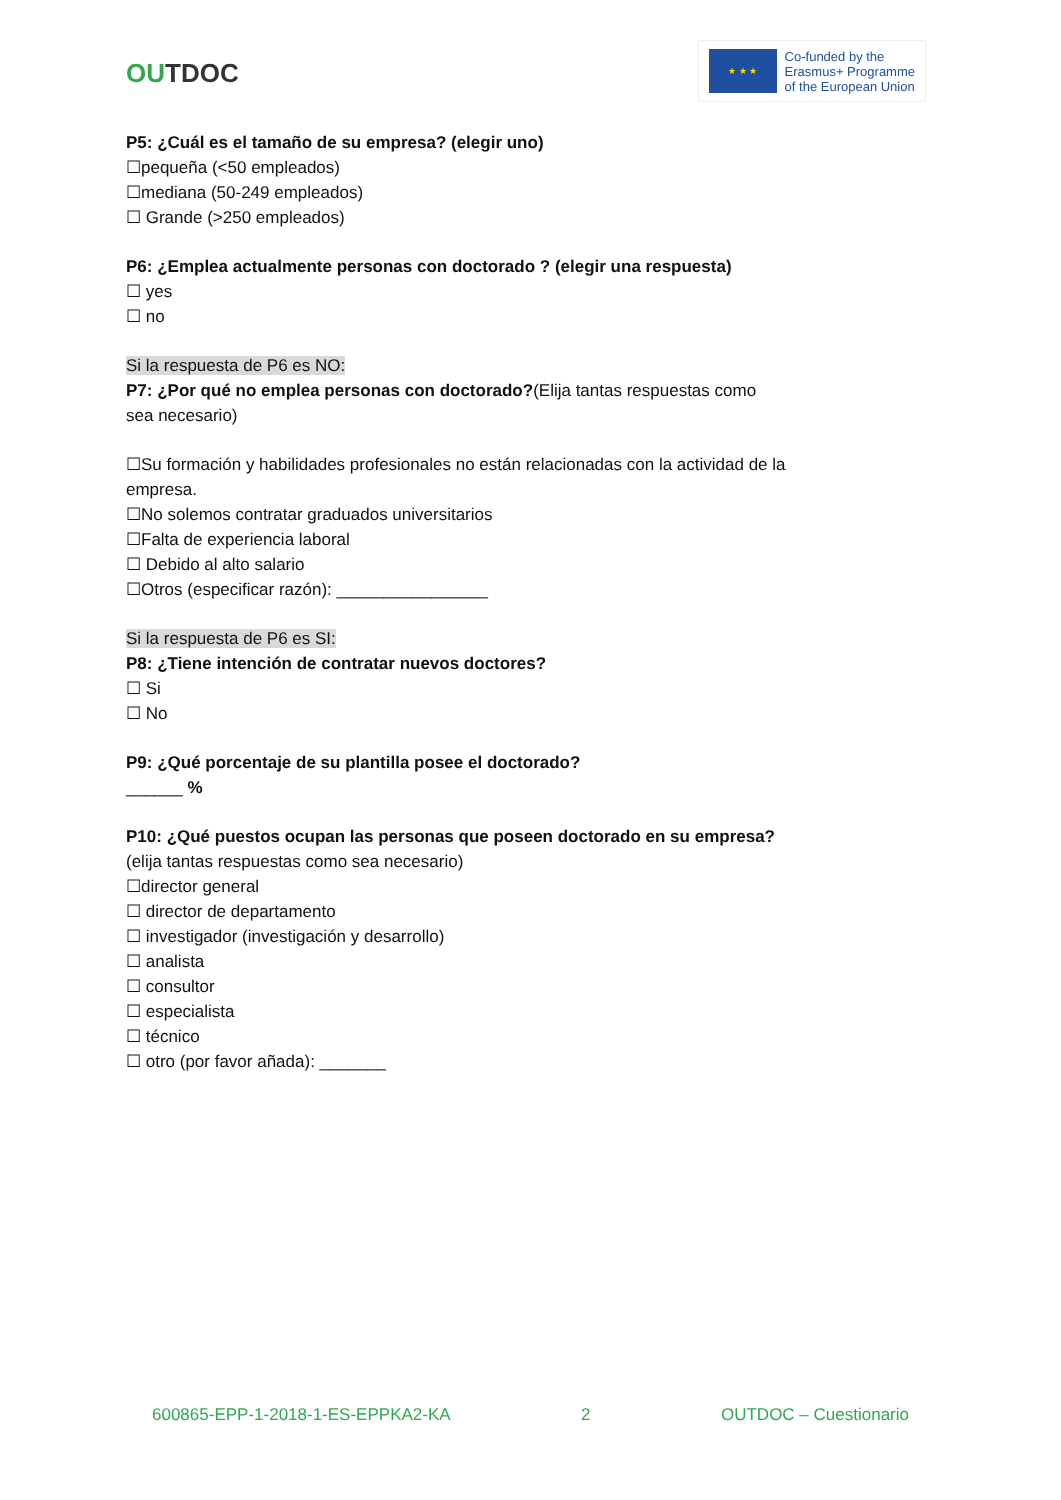OUTDOC
★ ★ ★
Co-funded by the
Erasmus+ Programme
of the European Union
P5: ¿Cuál es el tamaño de su empresa? (elegir uno)
☐pequeña (<50 empleados)
☐mediana (50-249 empleados)
☐ Grande (>250 empleados)
P6: ¿Emplea actualmente personas con doctorado ? (elegir una respuesta)
☐ yes
☐ no
Si la respuesta de P6 es NO:
P7: ¿Por qué no emplea personas con doctorado?(Elija tantas respuestas como sea necesario)
☐Su formación y habilidades profesionales no están relacionadas con la actividad de la empresa.
☐No solemos contratar graduados universitarios
☐Falta de experiencia laboral
☐ Debido al alto salario
☐Otros (especificar razón): ________________
Si la respuesta de P6 es SI:
P8: ¿Tiene intención de contratar nuevos doctores?
☐ Si
☐ No
P9: ¿Qué porcentaje de su plantilla posee el doctorado?
______ %
P10: ¿Qué puestos ocupan las personas que poseen doctorado en su empresa?
(elija tantas respuestas como sea necesario)
☐director general
☐ director de departamento
☐ investigador (investigación y desarrollo)
☐ analista
☐ consultor
☐ especialista
☐ técnico
☐ otro (por favor añada): _______
600865-EPP-1-2018-1-ES-EPPKA2-KA 2 OUTDOC – Cuestionario